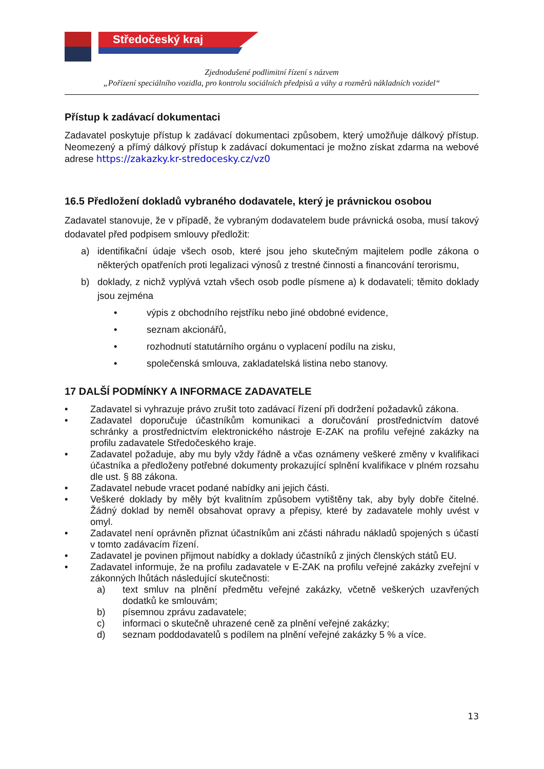Středočeský kraj
Zjednodušené podlimitní řízení s názvem
„Pořízení speciálního vozidla, pro kontrolu sociálních předpisů a váhy a rozměrů nákladních vozidel“
Přístup k zadávací dokumentaci
Zadavatel poskytuje přístup k zadávací dokumentaci způsobem, který umožňuje dálkový přístup. Neomezený a přímý dálkový přístup k zadávací dokumentaci je možno získat zdarma na webové adrese https://zakazky.kr-stredocesky.cz/vz0
16.5 Předložení dokladů vybraného dodavatele, který je právnickou osobou
Zadavatel stanovuje, že v případě, že vybraným dodavatelem bude právnická osoba, musí takový dodavatel před podpisem smlouvy předložit:
a) identifikační údaje všech osob, které jsou jeho skutečným majitelem podle zákona o některých opatřeních proti legalizaci výnosů z trestné činnosti a financování terorismu,
b) doklady, z nichž vyplývá vztah všech osob podle písmene a) k dodavateli; těmito doklady jsou zejména
• výpis z obchodního rejstříku nebo jiné obdobné evidence,
• seznam akcionářů,
• rozhodnutí statutárního orgánu o vyplacení podílu na zisku,
• společenská smlouva, zakladatelská listina nebo stanovy.
17 DALŠÍ PODMÍNKY A INFORMACE ZADAVATELE
• Zadavatel si vyhrazuje právo zrušit toto zadávací řízení při dodržení požadavků zákona.
• Zadavatel doporučuje účastníkům komunikaci a doručování prostřednictvím datové schránky a prostřednictvím elektronického nástroje E-ZAK na profilu veřejné zakázky na profilu zadavatele Středočeského kraje.
• Zadavatel požaduje, aby mu byly vždy řádně a včas oznámeny veškeré změny v kvalifikaci účastníka a předloženy potřebné dokumenty prokazující splnění kvalifikace v plném rozsahu dle ust. § 88 zákona.
• Zadavatel nebude vracet podané nabídky ani jejich části.
• Veškeré doklady by měly být kvalitním způsobem vytištěny tak, aby byly dobře čitelné. Žádný doklad by neměl obsahovat opravy a přepisy, které by zadavatele mohly uvést v omyl.
• Zadavatel není oprávněn přiznat účastníkům ani zčásti náhradu nákladů spojených s účastí v tomto zadávacím řízení.
• Zadavatel je povinen přijmout nabídky a doklady účastníků z jiných členských států EU.
• Zadavatel informuje, že na profilu zadavatele v E-ZAK na profilu veřejné zakázky zveřejní v zákonných lhůtách následující skutečnosti:
a) text smluv na plnění předmětu veřejné zakázky, včetně veškerých uzavřených dodatků ke smlouvám;
b) písemnou zprávu zadavatele;
c) informaci o skutečně uhrazené ceně za plnění veřejné zakázky;
d) seznam poddodavatelů s podílem na plnění veřejné zakázky 5 % a více.
13